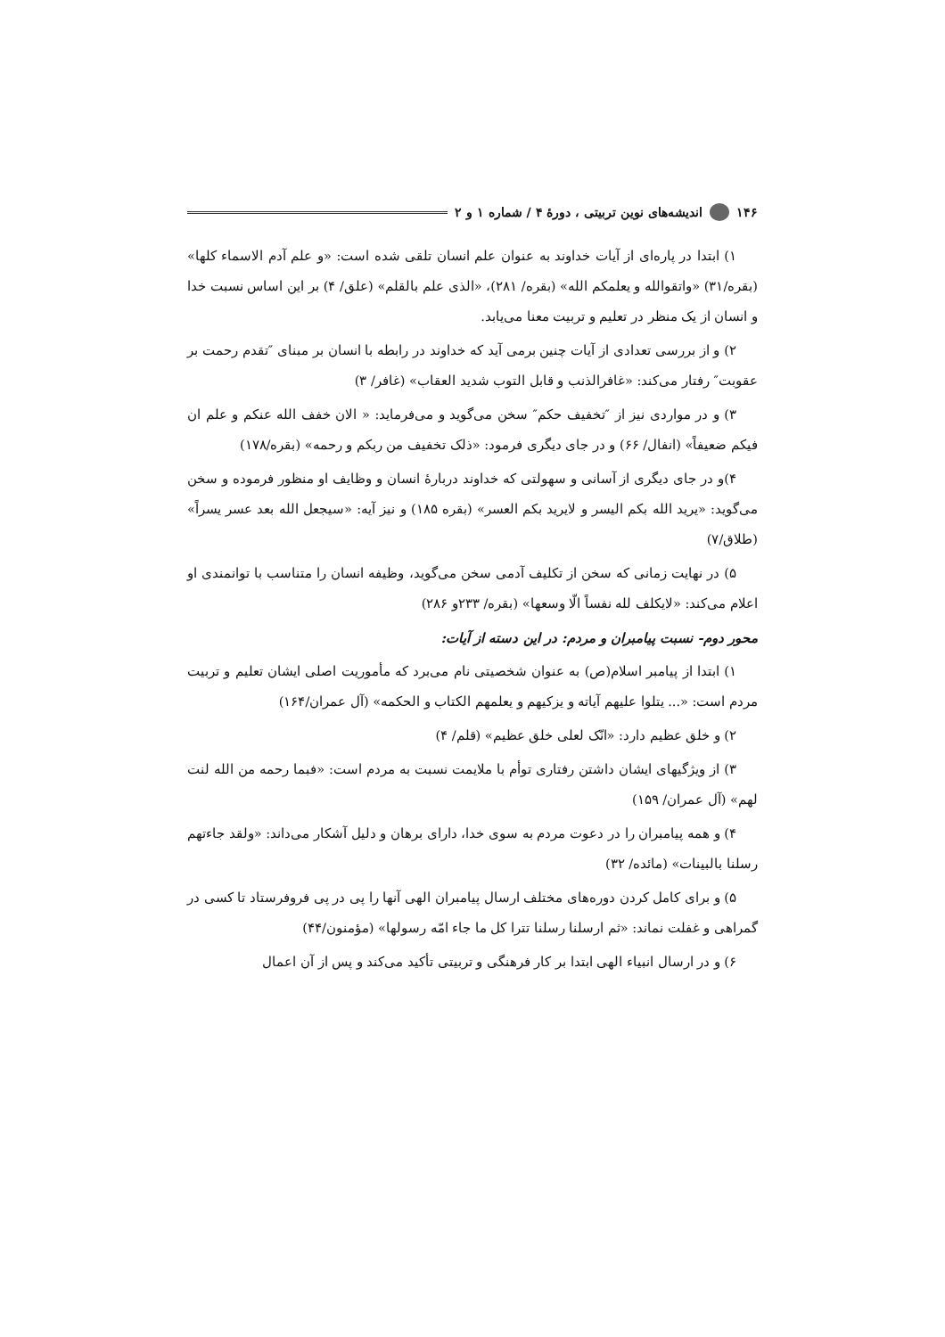۱۴۶ اندیشه‌های نوین تربیتی ، دورهٔ ۴ / شماره ۱ و ۲
۱) ابتدا در پاره‌ای از آیات خداوند به عنوان علم انسان تلقی شده است: «و علم آدم الاسماء کلها» (بقره/۳۱) «واتقوالله و یعلمکم الله» (بقره/ ۲۸۱)، «الذی علم بالقلم» (علق/ ۴) بر این اساس نسبت خدا و انسان از یک منظر در تعلیم و تربیت معنا می‌یابد.
۲) و از بررسی تعدادی از آیات چنین برمی آید که خداوند در رابطه با انسان بر مبنای ″تقدم رحمت بر عقوبت″ رفتار می‌کند: «غافرالذنب و قابل التوب شدید العقاب» (غافر/ ۳)
۳) و در مواردی نیز از ″تخفیف حکم″ سخن می‌گوید و می‌فرماید: « الان خفف الله عنکم و علم ان فیکم ضعیفاً» (انفال/ ۶۶) و در جای دیگری فرمود: «ذلک تخفیف من ربکم و رحمه» (بقره/۱۷۸)
۴)و در جای دیگری از آسانی و سهولتی که خداوند دربارهٔ انسان و وظایف او منظور فرموده و سخن می‌گوید: «یرید الله بکم الیسر و لایرید بکم العسر» (بقره ۱۸۵) و نیز آیه: «سیجعل الله بعد عسر یسراً» (طلاق/۷)
۵) در نهایت زمانی که سخن از تکلیف آدمی سخن می‌گوید، وظیفه انسان را متناسب با توانمندی او اعلام می‌کند: «لایکلف لله نفساً الّا وسعها» (بقره/ ۲۳۳و ۲۸۶)
محور دوم- نسبت پیامبران و مردم: در این دسته از آیات:
۱) ابتدا از پیامبر اسلام(ص) به عنوان شخصیتی نام می‌برد که مأموریت اصلی ایشان تعلیم و تربیت مردم است: «... یتلوا علیهم آیاته و یزکیهم و یعلمهم الکتاب و الحکمه» (آل عمران/۱۶۴)
۲) و خلق عظیم دارد: «انّک لعلی خلق عظیم» (قلم/ ۴)
۳) از ویژگیهای ایشان داشتن رفتاری توأم با ملایمت نسبت به مردم است: «فبما رحمه من الله لنت لهم» (آل عمران/ ۱۵۹)
۴) و همه پیامبران را در دعوت مردم به سوی خدا، دارای برهان و دلیل آشکار می‌داند: «ولقد جاءتهم رسلنا بالبینات» (مائده/ ۳۲)
۵) و برای کامل کردن دوره‌های مختلف ارسال پیامبران الهی آنها را پی در پی فروفرستاد تا کسی در گمراهی و غفلت نماند: «ثم ارسلنا رسلنا تترا کل ما جاء امّه رسولها» (مؤمنون/۴۴)
۶) و در ارسال انبیاء الهی ابتدا بر کار فرهنگی و تربیتی تأکید می‌کند و پس از آن اعمال